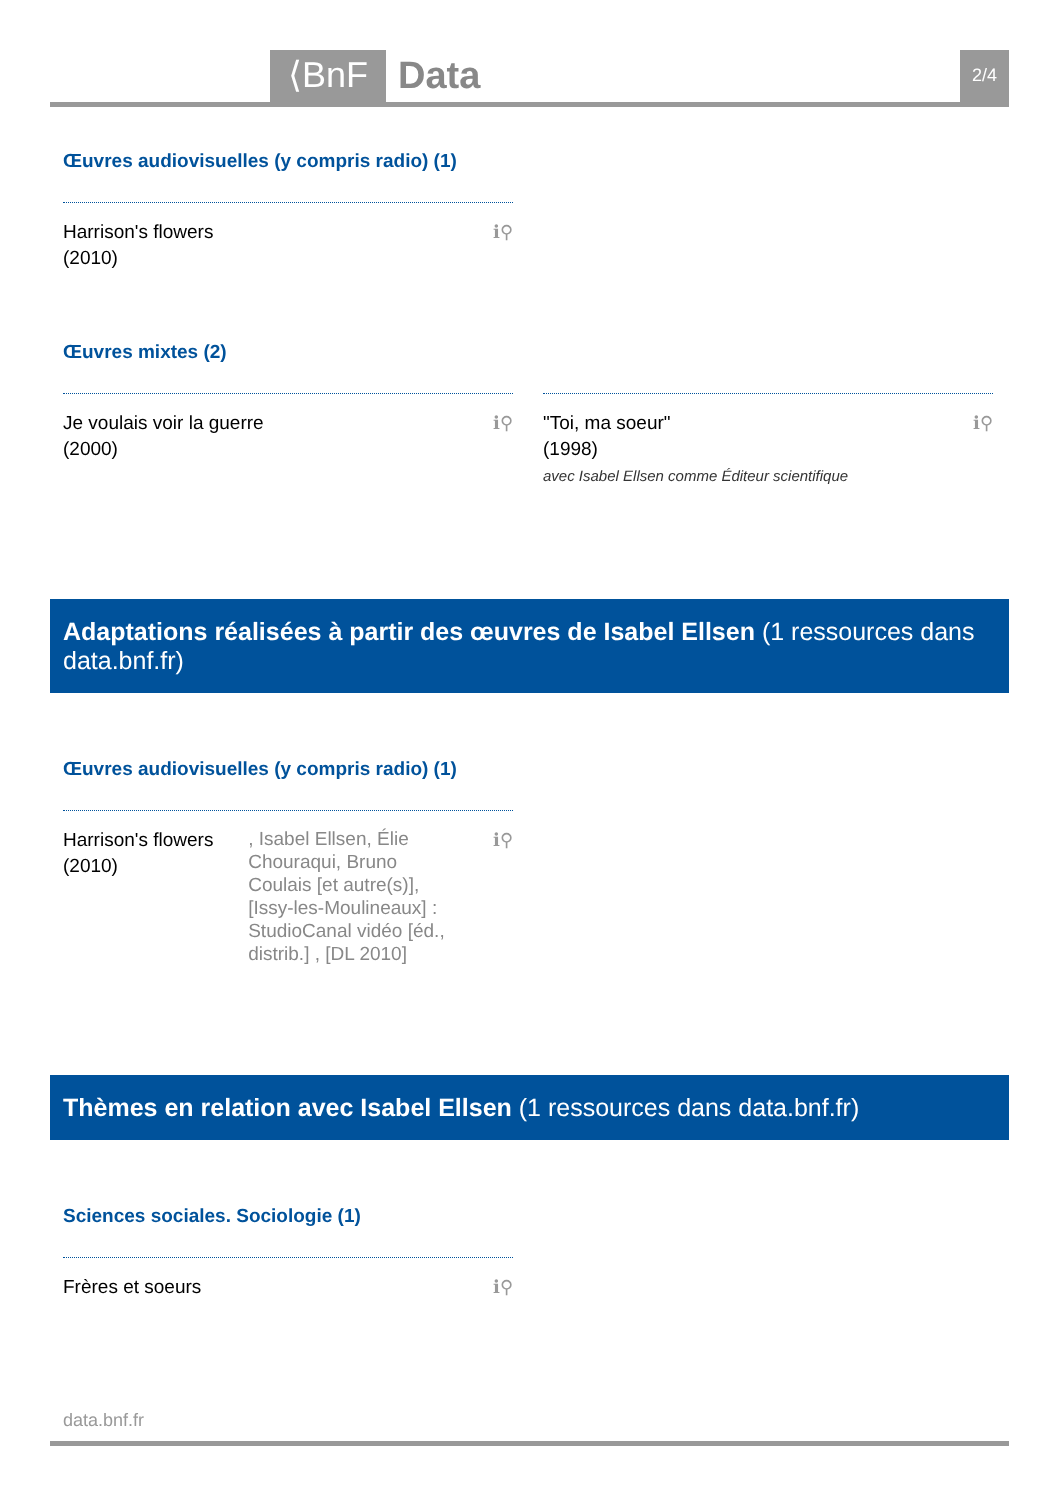⟨BnF Data 2/4
Œuvres audiovisuelles (y compris radio) (1)
Harrison's flowers
(2010)
ℹ⚲
Œuvres mixtes (2)
Je voulais voir la guerre
(2000)
ℹ⚲
"Toi, ma soeur"
(1998)
avec Isabel Ellsen comme Éditeur scientifique
ℹ⚲
Adaptations réalisées à partir des œuvres de Isabel Ellsen (1 ressources dans data.bnf.fr)
Œuvres audiovisuelles (y compris radio) (1)
Harrison's flowers
(2010)
, Isabel Ellsen, Élie Chouraqui, Bruno Coulais [et autre(s)], [Issy-les-Moulineaux] : StudioCanal vidéo [éd., distrib.] , [DL 2010]
ℹ⚲
Thèmes en relation avec Isabel Ellsen (1 ressources dans data.bnf.fr)
Sciences sociales. Sociologie (1)
Frères et soeurs ℹ⚲
data.bnf.fr